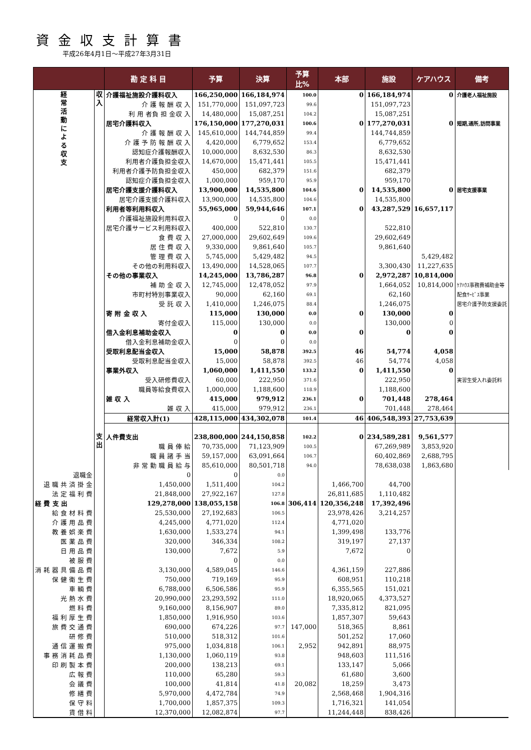資金収支計算書
平成26年4月1日～平成27年3月31日
| | | 勘 定 科 目 | 予算 | 決算 | 予算 比% | 本部 | 施設 | ケアハウス | 備考 |
| --- | --- | --- | --- | --- | --- | --- | --- | --- | --- |
| 経 常 活 動 に よ る 収 支 | 収 入 | 介護福祉施設介護料収入 | 166,250,000 | 166,184,974 | 100.0 | 0 | 166,184,974 | 0 | 介護老人福祉施設 |
| | | 介 護 報 酬 収 入 | 151,770,000 | 151,097,723 | 99.6 | | 151,097,723 | | |
| | | 利 用 者負 担 金収 入 | 14,480,000 | 15,087,251 | 104.2 | | 15,087,251 | | |
| | | 居宅介護料収入 | 176,150,000 | 177,270,031 | 100.6 | 0 | 177,270,031 | 0 | 短期,通所,訪問事業 |
| | | 介 護 報 酬 収 入 | 145,610,000 | 144,744,859 | 99.4 | | 144,744,859 | | |
| | | 介 護 予 防 報 酬 収 入 | 4,420,000 | 6,779,652 | 153.4 | | 6,779,652 | | |
| | | 認知症介護報酬収入 | 10,000,000 | 8,632,530 | 86.3 | | 8,632,530 | | |
| | | 利用者介護負担金収入 | 14,670,000 | 15,471,441 | 105.5 | | 15,471,441 | | |
| | | 利用者介護予防負担金収入 | 450,000 | 682,379 | 151.6 | | 682,379 | | |
| | | 認知症介護負担金収入 | 1,000,000 | 959,170 | 95.9 | | 959,170 | | |
| | | 居宅介護支援介護料収入 | 13,900,000 | 14,535,800 | 104.6 | 0 | 14,535,800 | 0 | 居宅支援事業 |
| | | 居宅介護支援介護料収入 | 13,900,000 | 14,535,800 | 104.6 | | 14,535,800 | | |
| | | 利用者等利用料収入 | 55,965,000 | 59,944,646 | 107.1 | 0 | 43,287,529 | 16,657,117 | |
| | | 介護福祉施設利用料収入 | 0 | 0 | 0.0 | | | | |
| | | 居宅介護サービス利用料収入 | 400,000 | 522,810 | 130.7 | | 522,810 | | |
| | | 食 費 収 入 | 27,000,000 | 29,602,649 | 109.6 | | 29,602,649 | | |
| | | 居 住 費 収 入 | 9,330,000 | 9,861,640 | 105.7 | | 9,861,640 | | |
| | | 管 理 費 収 入 | 5,745,000 | 5,429,482 | 94.5 | | | 5,429,482 | |
| | | その他の利用料収入 | 13,490,000 | 14,528,065 | 107.7 | | 3,300,430 | 11,227,635 | |
| | | その他の事業収入 | 14,245,000 | 13,786,287 | 96.8 | 0 | 2,972,287 | 10,814,000 | |
| | | 補 助 金 収 入 | 12,745,000 | 12,478,052 | 97.9 | | 1,664,052 | 10,814,000 | ｹｱﾊｳｽ事務費補助金等 |
| | | 市町村特別事業収入 | 90,000 | 62,160 | 69.1 | | 62,160 | | 配食ｻｰﾋﾞｽ事業 |
| | | 受 託 収 入 | 1,410,000 | 1,246,075 | 88.4 | | 1,246,075 | | 居宅介護予防支援委託 |
| | | 寄 附 金 収 入 | 115,000 | 130,000 | 0.0 | 0 | 130,000 | 0 | |
| | | 寄付金収入 | 115,000 | 130,000 | 0.0 | | 130,000 | 0 | |
| | | 借入金利息補助金収入 | 0 | 0 | 0.0 | 0 | 0 | 0 | |
| | | 借入金利息補助金収入 | 0 | 0 | 0.0 | | | | |
| | | 受取利息配当金収入 | 15,000 | 58,878 | 392.5 | 46 | 54,774 | 4,058 | |
| | | 受取利息配当金収入 | 15,000 | 58,878 | 392.5 | 46 | 54,774 | 4,058 | |
| | | 事業外収入 | 1,060,000 | 1,411,550 | 133.2 | 0 | 1,411,550 | 0 | |
| | | 受入研修費収入 | 60,000 | 222,950 | 371.6 | | 222,950 | | 実習生受入れ委託料 |
| | | 職員等給食費収入 | 1,000,000 | 1,188,600 | 118.9 | | 1,188,600 | | |
| | | 雑 収 入 | 415,000 | 979,912 | 236.1 | 0 | 701,448 | 278,464 | |
| | | 雑 収 入 | 415,000 | 979,912 | 236.1 | | 701,448 | 278,464 | |
| | | 経常収入計(1) | 428,115,000 | 434,302,078 | 101.4 | 46 | 406,548,393 | 27,753,639 | |
| | 支 出 | 人件費支出 | 238,800,000 | 244,150,858 | 102.2 | 0 | 234,589,281 | 9,561,577 | |
| | | 職 員 俸 給 | 70,735,000 | 71,123,909 | 100.5 | | 67,269,989 | 3,853,920 | |
| | | 職 員 諸 手 当 | 59,157,000 | 63,091,664 | 106.7 | | 60,402,869 | 2,688,795 | |
| | | 非 常 勤 職 員 給 与 | 85,610,000 | 80,501,718 | 94.0 | | 78,638,038 | 1,863,680 | |
| 退職金 | | 0 | 0 | 0.0 | | | | | |
| 退 職 共 済 掛 金 | | 1,450,000 | 1,511,400 | 104.2 | | 1,466,700 | 44,700 | | |
| 法 定 福 利 費 | | 21,848,000 | 27,922,167 | 127.8 | | 26,811,685 | 1,110,482 | | |
| 経 費 支 出 | | 129,278,000 | 138,055,158 | 106.8 | 306,414 | 120,356,248 | 17,392,496 | | |
| 給 食 材 料 費 | | 25,530,000 | 27,192,683 | 106.5 | | 23,978,426 | 3,214,257 | | |
| 介 護 用 品 費 | | 4,245,000 | 4,771,020 | 112.4 | | 4,771,020 | | | |
| 教 養 娯 楽 費 | | 1,630,000 | 1,533,274 | 94.1 | | 1,399,498 | 133,776 | | |
| 医 薬 品 費 | | 320,000 | 346,334 | 108.2 | | 319,197 | 27,137 | | |
| 日 用 品 費 | | 130,000 | 7,672 | 5.9 | | 7,672 | 0 | | |
| 被 服 費 | | | 0 | 0.0 | | | | | |
| 消 耗 器 具 備 品 費 | | 3,130,000 | 4,589,045 | 146.6 | | 4,361,159 | 227,886 | | |
| 保 健 衛 生 費 | | 750,000 | 719,169 | 95.9 | | 608,951 | 110,218 | | |
| 車 輌 費 | | 6,788,000 | 6,506,586 | 95.9 | | 6,355,565 | 151,021 | | |
| 光 熱 水 費 | | 20,990,000 | 23,293,592 | 111.0 | | 18,920,065 | 4,373,527 | | |
| 燃 料 費 | | 9,160,000 | 8,156,907 | 89.0 | | 7,335,812 | 821,095 | | |
| 福 利 厚 生 費 | | 1,850,000 | 1,916,950 | 103.6 | | 1,857,307 | 59,643 | | |
| 旅 費 交 通 費 | | 690,000 | 674,226 | 97.7 | 147,000 | 518,365 | 8,861 | | |
| 研 修 費 | | 510,000 | 518,312 | 101.6 | | 501,252 | 17,060 | | |
| 通 信 運 搬 費 | | 975,000 | 1,034,818 | 106.1 | 2,952 | 942,891 | 88,975 | | |
| 事 務 消 耗 品 費 | | 1,130,000 | 1,060,119 | 93.8 | | 948,603 | 111,516 | | |
| 印 刷 製 本 費 | | 200,000 | 138,213 | 69.1 | | 133,147 | 5,066 | | |
| 広 報 費 | | 110,000 | 65,280 | 59.3 | | 61,680 | 3,600 | | |
| 会 議 費 | | 100,000 | 41,814 | 41.8 | 20,082 | 18,259 | 3,473 | | |
| 修 繕 費 | | 5,970,000 | 4,472,784 | 74.9 | | 2,568,468 | 1,904,316 | | |
| 保 守 料 | | 1,700,000 | 1,857,375 | 109.3 | | 1,716,321 | 141,054 | | |
| 賃 借 料 | | 12,370,000 | 12,082,874 | 97.7 | | 11,244,448 | 838,426 | | |